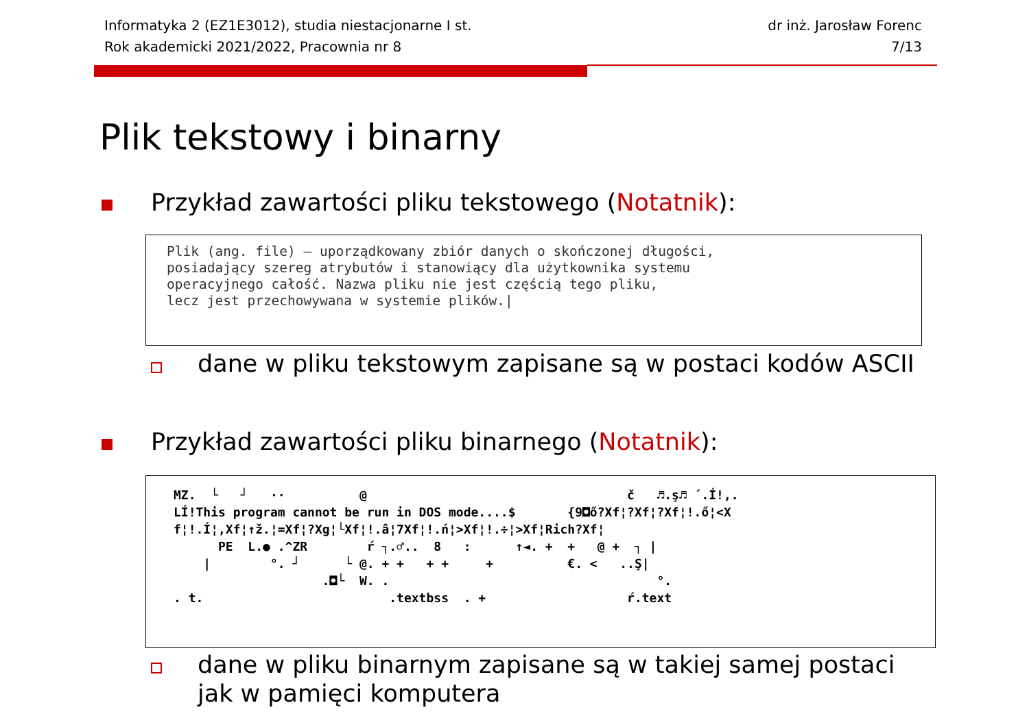Informatyka 2 (EZ1E3012), studia niestacjonarne I st.
Rok akademicki 2021/2022, Pracownia nr 8
dr inż. Jarosław Forenc
7/13
Plik tekstowy i binarny
Przykład zawartości pliku tekstowego (Notatnik):
Plik (ang. file) – uporządkowany zbiór danych o skończonej długości, posiadający szereg atrybutów i stanowiący dla użytkownika systemu operacyjnego całość. Nazwa pliku nie jest częścią tego pliku, lecz jest przechowywana w systemie plików.|
dane w pliku tekstowym zapisane są w postaci kodów ASCII
Przykład zawartości pliku binarnego (Notatnik):
MZ. └ ┘ ·· @ č ♬.ş♬ ´.Í!,. LÍ!This program cannot be run in DOS mode....$ {9◘ő?Xf¦?Xf¦?Xf¦!.ő¦<X f¦!.Í¦,Xf¦↑ž.¦=Xf¦?Xg¦└Xf¦!.â¦7Xf¦!.ń¦>Xf¦!.÷¦>Xf¦Rich?Xf¦ PE L.● .^ZR ŕ ┐.♂.. 8 : ↑◄. + + @ + ┐ | | °. ┘ └ @. + + + + + €. < ..Ş| .◘└ W. . °. . t. .textbss . + ŕ.text
dane w pliku binarnym zapisane są w takiej samej postaci
jak w pamięci komputera